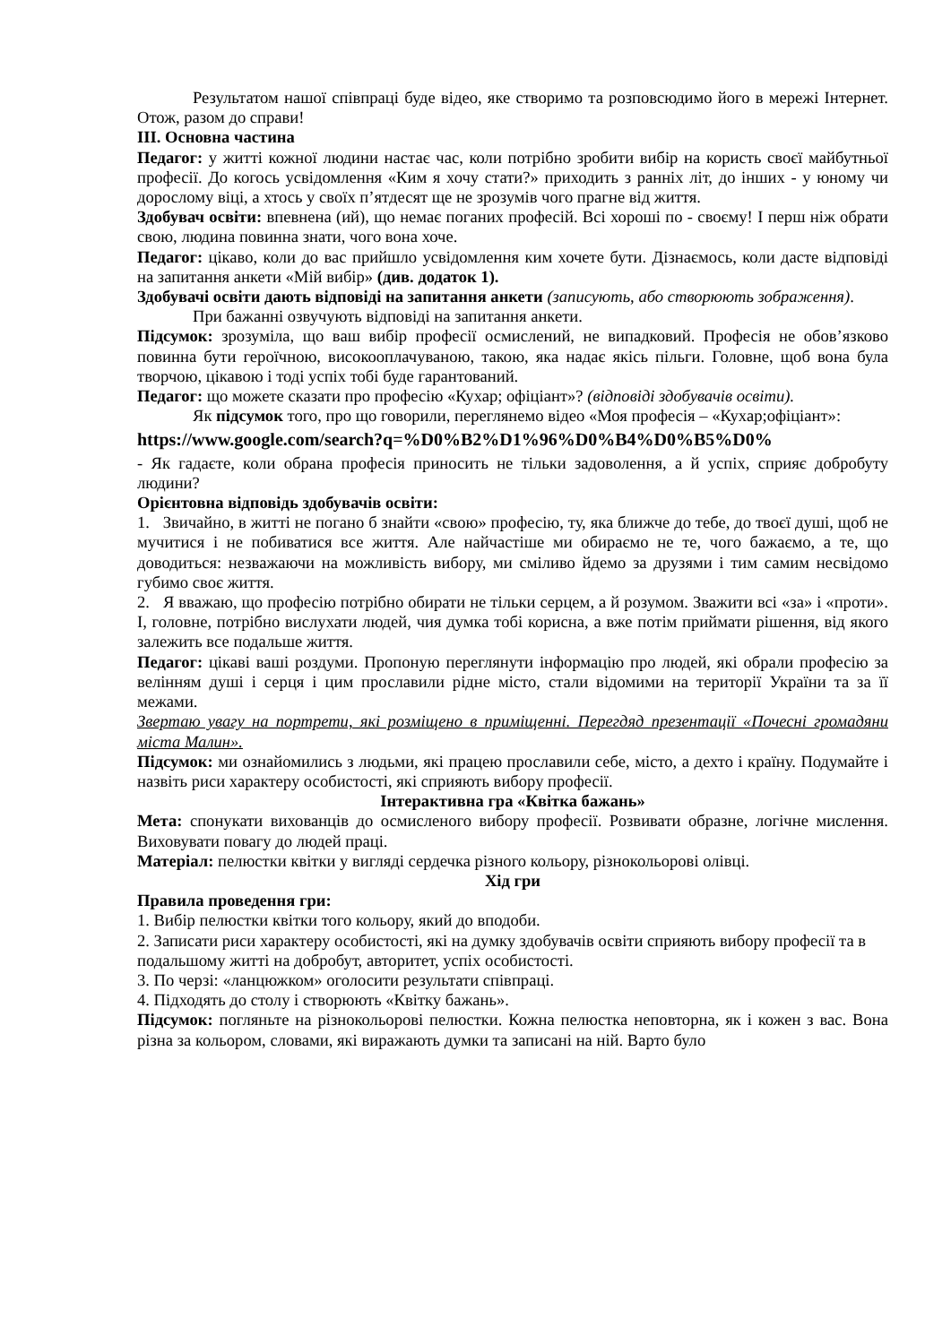Результатом нашої співпраці буде відео, яке створимо та розповсюдимо його в мережі Інтернет. Отож, разом до справи!
ІІІ. Основна частина
Педагог: у житті кожної людини настає час, коли потрібно зробити вибір на користь своєї майбутньої професії. До когось усвідомлення «Ким я хочу стати?» приходить з ранніх літ, до інших - у юному чи дорослому віці, а хтось у своїх п’ятдесят ще не зрозумів чого прагне від життя.
Здобувач освіти: впевнена (ий), що немає поганих професій. Всі хороші по - своєму! І перш ніж обрати свою, людина повинна знати, чого вона хоче.
Педагог: цікаво, коли до вас прийшло усвідомлення ким хочете бути. Дізнаємось, коли дасте відповіді на запитання анкети «Мій вибір» (див. додаток 1).
Здобувачі освіти дають відповіді на запитання анкети (записують, або створюють зображення).
При бажанні озвучують відповіді на запитання анкети.
Підсумок: зрозуміла, що ваш вибір професії осмислений, не випадковий. Професія не обов’язково повинна бути героїчною, високооплачуваною, такою, яка надає якісь пільги. Головне, щоб вона була творчою, цікавою і тоді успіх тобі буде гарантований.
Педагог: що можете сказати про професію «Кухар; офіціант»? (відповіді здобувачів освіти).
Як підсумок того, про що говорили, переглянемо відео «Моя професія – «Кухар;офіціант»:
https://www.google.com/search?q=%D0%B2%D1%96%D0%B4%D0%B5%D0%
- Як гадаєте, коли обрана професія приносить не тільки задоволення, а й успіх, сприяє добробуту людини?
Орієнтовна відповідь здобувачів освіти:
1. Звичайно, в житті не погано б знайти «свою» професію, ту, яка ближче до тебе, до твоєї душі, щоб не мучитися і не побиватися все життя. Але найчастіше ми обираємо не те, чого бажаємо, а те, що доводиться: незважаючи на можливість вибору, ми сміливо йдемо за друзями і тим самим несвідомо губимо своє життя.
2. Я вважаю, що професію потрібно обирати не тільки серцем, а й розумом. Зважити всі «за» і «проти». І, головне, потрібно вислухати людей, чия думка тобі корисна, а вже потім приймати рішення, від якого залежить все подальше життя.
Педагог: цікаві ваші роздуми. Пропоную переглянути інформацію про людей, які обрали професію за велінням душі і серця і цим прославили рідне місто, стали відомими на території України та за її межами.
Звертаю увагу на портрети, які розміщено в приміщенні. Перегдяд презентації «Почесні громадяни міста Малин».
Підсумок: ми ознайомились з людьми, які працею прославили себе, місто, а дехто і країну. Подумайте і назвіть риси характеру особистості, які сприяють вибору професії.
Інтерактивна гра «Квітка бажань»
Мета: спонукати вихованців до осмисленого вибору професії. Розвивати образне, логічне мислення. Виховувати повагу до людей праці.
Матеріал: пелюстки квітки у вигляді сердечка різного кольору, різнокольорові олівці.
Хід гри
Правила проведення гри:
1. Вибір пелюстки квітки того кольору, який до вподоби.
2. Записати риси характеру особистості, які на думку здобувачів освіти сприяють вибору професії та в подальшому житті на добробут, авторитет, успіх особистості.
3. По черзі: «ланцюжком» оголосити результати співпраці.
4. Підходять до столу і створюють «Квітку бажань».
Підсумок: погляньте на різнокольорові пелюстки. Кожна пелюстка неповторна, як і кожен з вас. Вона різна за кольором, словами, які виражають думки та записані на ній. Варто було